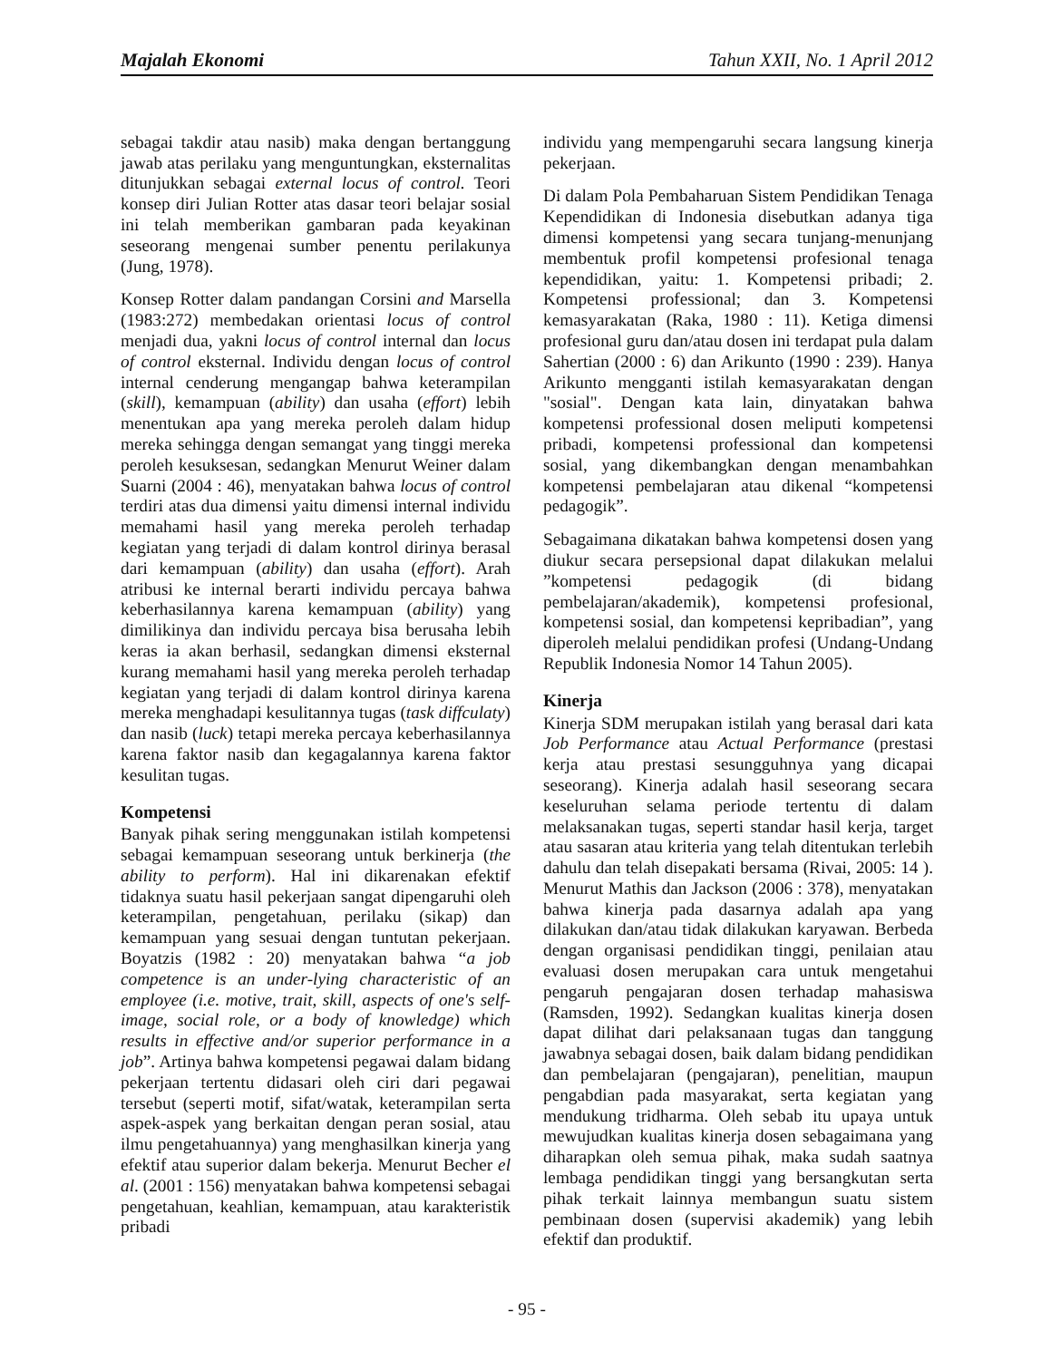Majalah Ekonomi Tahun XXII, No. 1 April 2012
sebagai takdir atau nasib) maka dengan bertanggung jawab atas perilaku yang menguntungkan, eksternalitas ditunjukkan sebagai external locus of control. Teori konsep diri Julian Rotter atas dasar teori belajar sosial ini telah memberikan gambaran pada keyakinan seseorang mengenai sumber penentu perilakunya (Jung, 1978).
Konsep Rotter dalam pandangan Corsini and Marsella (1983:272) membedakan orientasi locus of control menjadi dua, yakni locus of control internal dan locus of control eksternal. Individu dengan locus of control internal cenderung mengangap bahwa keterampilan (skill), kemampuan (ability) dan usaha (effort) lebih menentukan apa yang mereka peroleh dalam hidup mereka sehingga dengan semangat yang tinggi mereka peroleh kesuksesan, sedangkan Menurut Weiner dalam Suarni (2004 : 46), menyatakan bahwa locus of control terdiri atas dua dimensi yaitu dimensi internal individu memahami hasil yang mereka peroleh terhadap kegiatan yang terjadi di dalam kontrol dirinya berasal dari kemampuan (ability) dan usaha (effort). Arah atribusi ke internal berarti individu percaya bahwa keberhasilannya karena kemampuan (ability) yang dimilikinya dan individu percaya bisa berusaha lebih keras ia akan berhasil, sedangkan dimensi eksternal kurang memahami hasil yang mereka peroleh terhadap kegiatan yang terjadi di dalam kontrol dirinya karena mereka menghadapi kesulitannya tugas (task diffculaty) dan nasib (luck) tetapi mereka percaya keberhasilannya karena faktor nasib dan kegagalannya karena faktor kesulitan tugas.
Kompetensi
Banyak pihak sering menggunakan istilah kompetensi sebagai kemampuan seseorang untuk berkinerja (the ability to perform). Hal ini dikarenakan efektif tidaknya suatu hasil pekerjaan sangat dipengaruhi oleh keterampilan, pengetahuan, perilaku (sikap) dan kemampuan yang sesuai dengan tuntutan pekerjaan. Boyatzis (1982 : 20) menyatakan bahwa “a job competence is an under-lying characteristic of an employee (i.e. motive, trait, skill, aspects of one's self-image, social role, or a body of knowledge) which results in effective and/or superior performance in a job”. Artinya bahwa kompetensi pegawai dalam bidang pekerjaan tertentu didasari oleh ciri dari pegawai tersebut (seperti motif, sifat/watak, keterampilan serta aspek-aspek yang berkaitan dengan peran sosial, atau ilmu pengetahuannya) yang menghasilkan kinerja yang efektif atau superior dalam bekerja. Menurut Becher el al. (2001 : 156) menyatakan bahwa kompetensi sebagai pengetahuan, keahlian, kemampuan, atau karakteristik pribadi
individu yang mempengaruhi secara langsung kinerja pekerjaan.
Di dalam Pola Pembaharuan Sistem Pendidikan Tenaga Kependidikan di Indonesia disebutkan adanya tiga dimensi kompetensi yang secara tunjang-menunjang membentuk profil kompetensi profesional tenaga kependidikan, yaitu: 1. Kompetensi pribadi; 2. Kompetensi professional; dan 3. Kompetensi kemasyarakatan (Raka, 1980 : 11). Ketiga dimensi profesional guru dan/atau dosen ini terdapat pula dalam Sahertian (2000 : 6) dan Arikunto (1990 : 239). Hanya Arikunto mengganti istilah kemasyarakatan dengan "sosial". Dengan kata lain, dinyatakan bahwa kompetensi professional dosen meliputi kompetensi pribadi, kompetensi professional dan kompetensi sosial, yang dikembangkan dengan menambahkan kompetensi pembelajaran atau dikenal “kompetensi pedagogik”.
Sebagaimana dikatakan bahwa kompetensi dosen yang diukur secara persepsional dapat dilakukan melalui ”kompetensi pedagogik (di bidang pembelajaran/akademik), kompetensi profesional, kompetensi sosial, dan kompetensi kepribadian”, yang diperoleh melalui pendidikan profesi (Undang-Undang Republik Indonesia Nomor 14 Tahun 2005).
Kinerja
Kinerja SDM merupakan istilah yang berasal dari kata Job Performance atau Actual Performance (prestasi kerja atau prestasi sesungguhnya yang dicapai seseorang). Kinerja adalah hasil seseorang secara keseluruhan selama periode tertentu di dalam melaksanakan tugas, seperti standar hasil kerja, target atau sasaran atau kriteria yang telah ditentukan terlebih dahulu dan telah disepakati bersama (Rivai, 2005: 14 ). Menurut Mathis dan Jackson (2006 : 378), menyatakan bahwa kinerja pada dasarnya adalah apa yang dilakukan dan/atau tidak dilakukan karyawan. Berbeda dengan organisasi pendidikan tinggi, penilaian atau evaluasi dosen merupakan cara untuk mengetahui pengaruh pengajaran dosen terhadap mahasiswa (Ramsden, 1992). Sedangkan kualitas kinerja dosen dapat dilihat dari pelaksanaan tugas dan tanggung jawabnya sebagai dosen, baik dalam bidang pendidikan dan pembelajaran (pengajaran), penelitian, maupun pengabdian pada masyarakat, serta kegiatan yang mendukung tridharma. Oleh sebab itu upaya untuk mewujudkan kualitas kinerja dosen sebagaimana yang diharapkan oleh semua pihak, maka sudah saatnya lembaga pendidikan tinggi yang bersangkutan serta pihak terkait lainnya membangun suatu sistem pembinaan dosen (supervisi akademik) yang lebih efektif dan produktif.
- 95 -